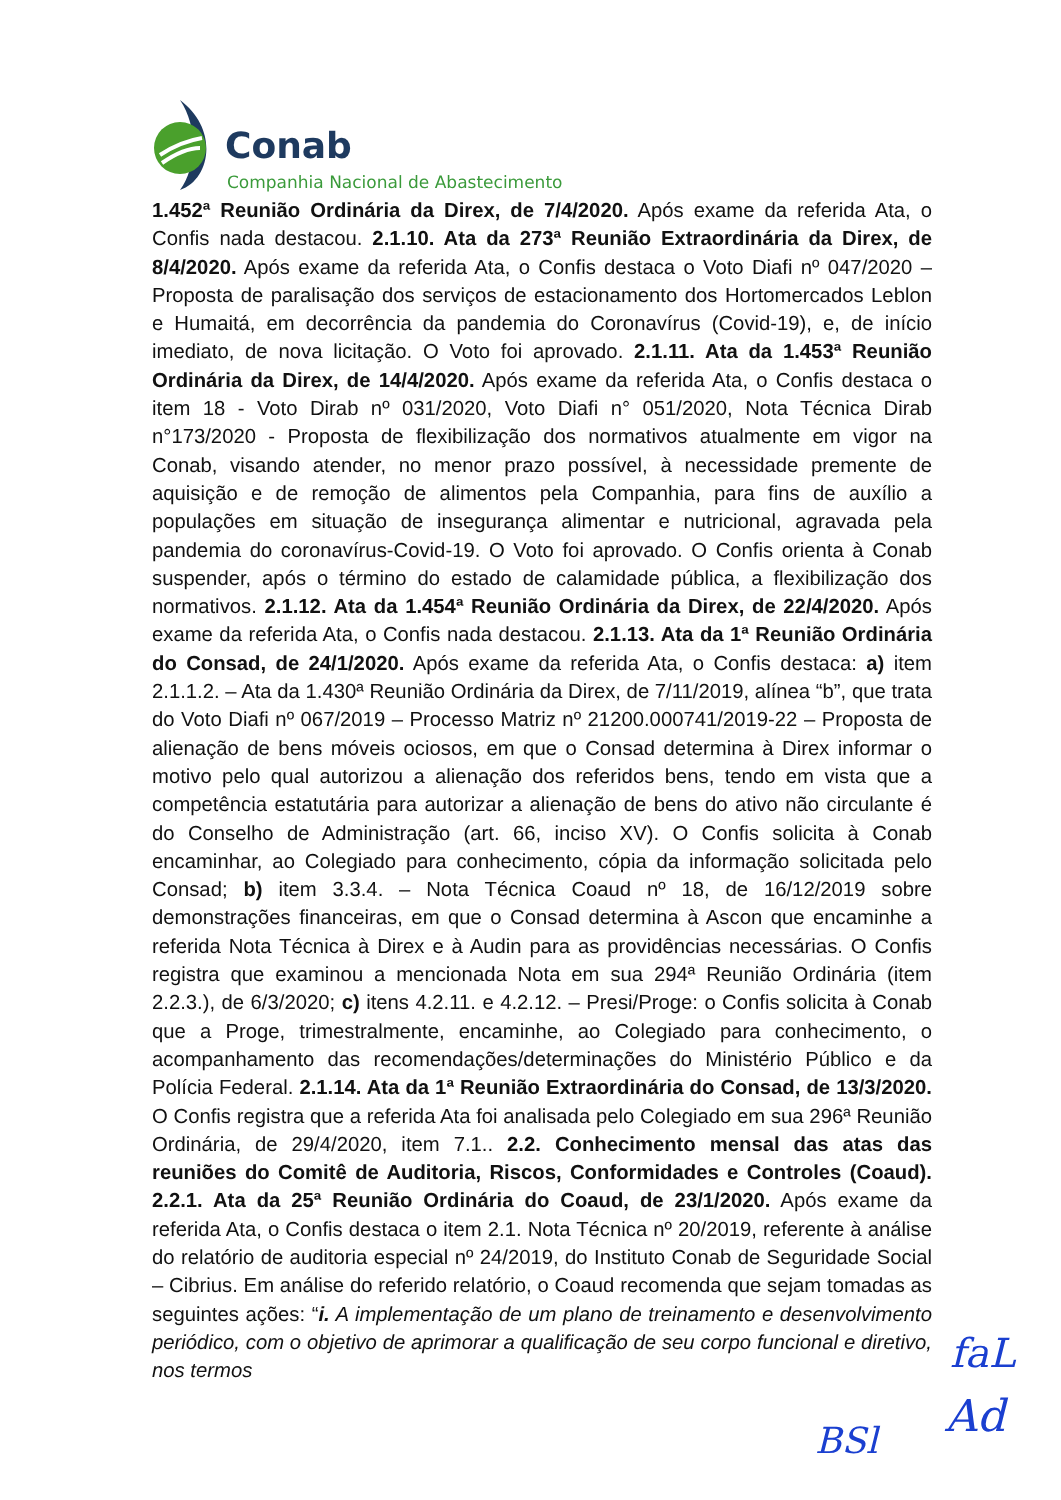Conab
Companhia Nacional de Abastecimento
1.452ª Reunião Ordinária da Direx, de 7/4/2020. Após exame da referida Ata, o Confis nada destacou. 2.1.10. Ata da 273ª Reunião Extraordinária da Direx, de 8/4/2020. Após exame da referida Ata, o Confis destaca o Voto Diafi nº 047/2020 – Proposta de paralisação dos serviços de estacionamento dos Hortomercados Leblon e Humaitá, em decorrência da pandemia do Coronavírus (Covid-19), e, de início imediato, de nova licitação. O Voto foi aprovado. 2.1.11. Ata da 1.453ª Reunião Ordinária da Direx, de 14/4/2020. Após exame da referida Ata, o Confis destaca o item 18 - Voto Dirab nº 031/2020, Voto Diafi n° 051/2020, Nota Técnica Dirab n°173/2020 - Proposta de flexibilização dos normativos atualmente em vigor na Conab, visando atender, no menor prazo possível, à necessidade premente de aquisição e de remoção de alimentos pela Companhia, para fins de auxílio a populações em situação de insegurança alimentar e nutricional, agravada pela pandemia do coronavírus-Covid-19. O Voto foi aprovado. O Confis orienta à Conab suspender, após o término do estado de calamidade pública, a flexibilização dos normativos. 2.1.12. Ata da 1.454ª Reunião Ordinária da Direx, de 22/4/2020. Após exame da referida Ata, o Confis nada destacou. 2.1.13. Ata da 1ª Reunião Ordinária do Consad, de 24/1/2020. Após exame da referida Ata, o Confis destaca: a) item 2.1.1.2. – Ata da 1.430ª Reunião Ordinária da Direx, de 7/11/2019, alínea “b”, que trata do Voto Diafi nº 067/2019 – Processo Matriz nº 21200.000741/2019-22 – Proposta de alienação de bens móveis ociosos, em que o Consad determina à Direx informar o motivo pelo qual autorizou a alienação dos referidos bens, tendo em vista que a competência estatutária para autorizar a alienação de bens do ativo não circulante é do Conselho de Administração (art. 66, inciso XV). O Confis solicita à Conab encaminhar, ao Colegiado para conhecimento, cópia da informação solicitada pelo Consad; b) item 3.3.4. – Nota Técnica Coaud nº 18, de 16/12/2019 sobre demonstrações financeiras, em que o Consad determina à Ascon que encaminhe a referida Nota Técnica à Direx e à Audin para as providências necessárias. O Confis registra que examinou a mencionada Nota em sua 294ª Reunião Ordinária (item 2.2.3.), de 6/3/2020; c) itens 4.2.11. e 4.2.12. – Presi/Proge: o Confis solicita à Conab que a Proge, trimestralmente, encaminhe, ao Colegiado para conhecimento, o acompanhamento das recomendações/determinações do Ministério Público e da Polícia Federal. 2.1.14. Ata da 1ª Reunião Extraordinária do Consad, de 13/3/2020. O Confis registra que a referida Ata foi analisada pelo Colegiado em sua 296ª Reunião Ordinária, de 29/4/2020, item 7.1.. 2.2. Conhecimento mensal das atas das reuniões do Comitê de Auditoria, Riscos, Conformidades e Controles (Coaud). 2.2.1. Ata da 25ª Reunião Ordinária do Coaud, de 23/1/2020. Após exame da referida Ata, o Confis destaca o item 2.1. Nota Técnica nº 20/2019, referente à análise do relatório de auditoria especial nº 24/2019, do Instituto Conab de Seguridade Social – Cibrius. Em análise do referido relatório, o Coaud recomenda que sejam tomadas as seguintes ações: “i. A implementação de um plano de treinamento e desenvolvimento periódico, com o objetivo de aprimorar a qualificação de seu corpo funcional e diretivo, nos termos
faL
Ad
BSl